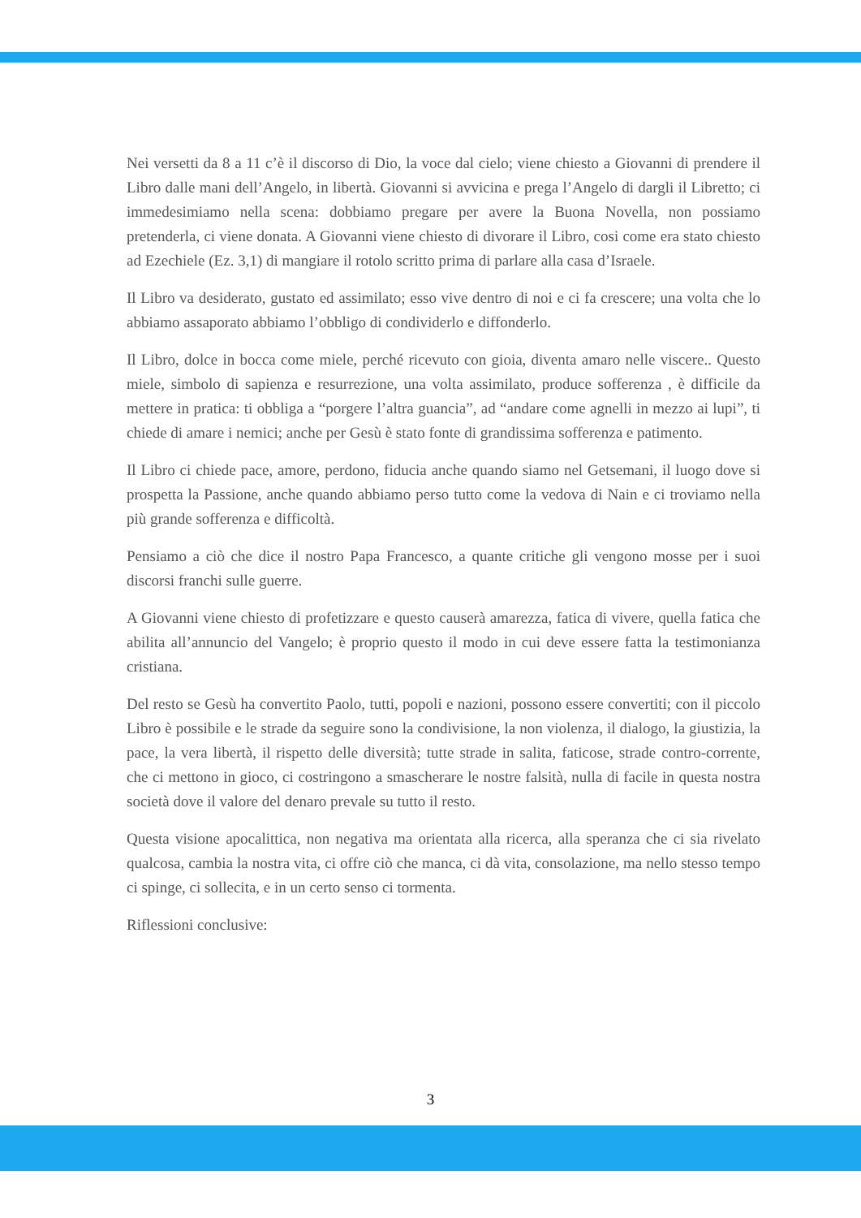Nei versetti da 8 a 11 c’è il discorso di Dio, la voce dal cielo; viene chiesto a Giovanni di prendere il Libro dalle mani dell’Angelo, in libertà. Giovanni si avvicina e prega l’Angelo di dargli il Libretto; ci immedesimiamo nella scena: dobbiamo pregare per avere la Buona Novella, non possiamo pretenderla, ci viene donata. A Giovanni viene chiesto di divorare il Libro, cosi come era stato chiesto ad Ezechiele (Ez. 3,1) di mangiare il rotolo scritto prima di parlare alla casa d’Israele.
Il Libro va desiderato, gustato ed assimilato; esso vive dentro di noi e ci fa crescere; una volta che lo abbiamo assaporato abbiamo l’obbligo di condividerlo e diffonderlo.
Il Libro, dolce in bocca come miele, perché ricevuto con gioia, diventa amaro nelle viscere.. Questo miele, simbolo di sapienza e resurrezione, una volta assimilato, produce sofferenza , è difficile da mettere in pratica: ti obbliga a “porgere l’altra guancia”, ad “andare come agnelli in mezzo ai lupi”, ti chiede di amare i nemici; anche per Gesù è stato fonte di grandissima sofferenza e patimento.
Il Libro ci chiede pace, amore, perdono, fiducia anche quando siamo nel Getsemani, il luogo dove si prospetta la Passione, anche quando abbiamo perso tutto come la vedova di Nain e ci troviamo nella più grande sofferenza e difficoltà.
Pensiamo a ciò che dice il nostro Papa Francesco, a quante critiche gli vengono mosse per i suoi discorsi franchi sulle guerre.
A Giovanni viene chiesto di profetizzare e questo causerà amarezza, fatica di vivere, quella fatica che abilita all’annuncio del Vangelo; è proprio questo il modo in cui deve essere fatta la testimonianza cristiana.
Del resto se Gesù ha convertito Paolo, tutti, popoli e nazioni, possono essere convertiti; con il piccolo Libro è possibile e le strade da seguire sono la condivisione, la non violenza, il dialogo, la giustizia, la pace, la vera libertà, il rispetto delle diversità; tutte strade in salita, faticose, strade contro-corrente, che ci mettono in gioco, ci costringono a smascherare le nostre falsità, nulla di facile in questa nostra società dove il valore del denaro prevale su tutto il resto.
Questa visione apocalittica, non negativa ma orientata alla ricerca, alla speranza che ci sia rivelato qualcosa, cambia la nostra vita, ci offre ciò che manca, ci dà vita, consolazione, ma nello stesso tempo ci spinge, ci sollecita, e in un certo senso ci tormenta.
Riflessioni conclusive:
3